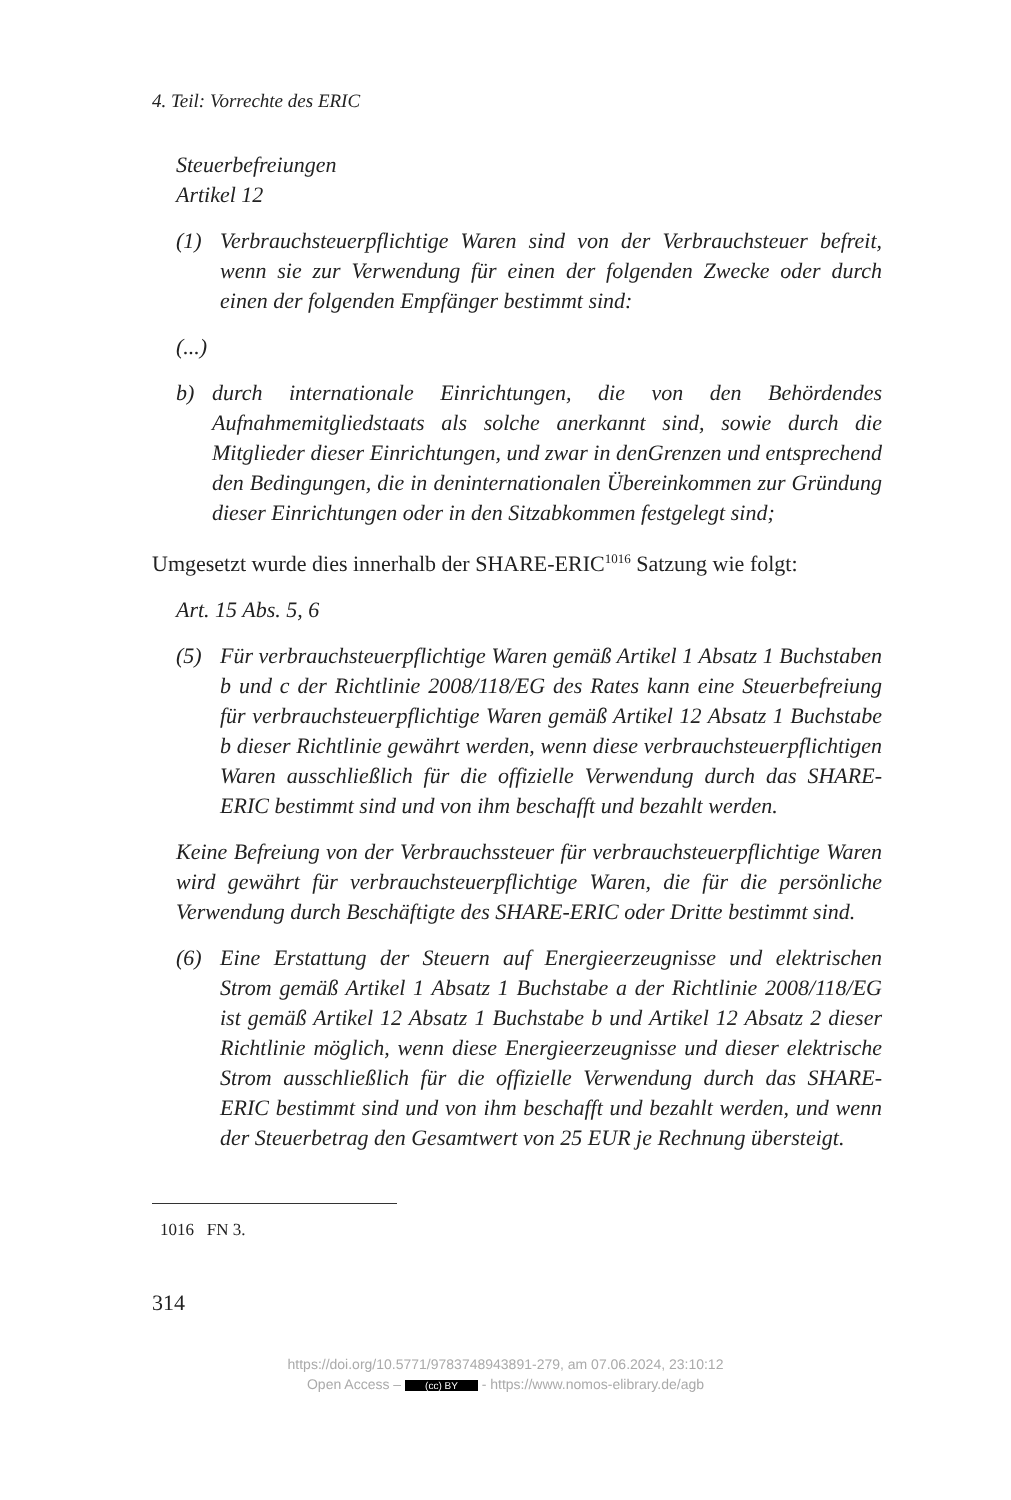4. Teil: Vorrechte des ERIC
Steuerbefreiungen
Artikel 12
(1) Verbrauchsteuerpflichtige Waren sind von der Verbrauchsteuer befreit, wenn sie zur Verwendung für einen der folgenden Zwecke oder durch einen der folgenden Empfänger bestimmt sind:
(...)
b) durch internationale Einrichtungen, die von den Behördendes Aufnahmemitgliedstaats als solche anerkannt sind, sowie durch die Mitglieder dieser Einrichtungen, und zwar in denGrenzen und entsprechend den Bedingungen, die in deninternationalen Übereinkommen zur Gründung dieser Einrichtungen oder in den Sitzabkommen festgelegt sind;
Umgesetzt wurde dies innerhalb der SHARE-ERIC<sup>1016</sup> Satzung wie folgt:
Art. 15 Abs. 5, 6
(5) Für verbrauchsteuerpflichtige Waren gemäß Artikel 1 Absatz 1 Buchstaben b und c der Richtlinie 2008/118/EG des Rates kann eine Steuerbefreiung für verbrauchsteuerpflichtige Waren gemäß Artikel 12 Absatz 1 Buchstabe b dieser Richtlinie gewährt werden, wenn diese verbrauchsteuerpflichtigen Waren ausschließlich für die offizielle Verwendung durch das SHARE-ERIC bestimmt sind und von ihm beschafft und bezahlt werden.
Keine Befreiung von der Verbrauchssteuer für verbrauchsteuerpflichtige Waren wird gewährt für verbrauchsteuerpflichtige Waren, die für die persönliche Verwendung durch Beschäftigte des SHARE-ERIC oder Dritte bestimmt sind.
(6) Eine Erstattung der Steuern auf Energieerzeugnisse und elektrischen Strom gemäß Artikel 1 Absatz 1 Buchstabe a der Richtlinie 2008/118/EG ist gemäß Artikel 12 Absatz 1 Buchstabe b und Artikel 12 Absatz 2 dieser Richtlinie möglich, wenn diese Energieerzeugnisse und dieser elektrische Strom ausschließlich für die offizielle Verwendung durch das SHARE-ERIC bestimmt sind und von ihm beschafft und bezahlt werden, und wenn der Steuerbetrag den Gesamtwert von 25 EUR je Rechnung übersteigt.
1016 FN 3.
314
https://doi.org/10.5771/9783748943891-279, am 07.06.2024, 23:10:12
Open Access – (cc) BY - https://www.nomos-elibrary.de/agb